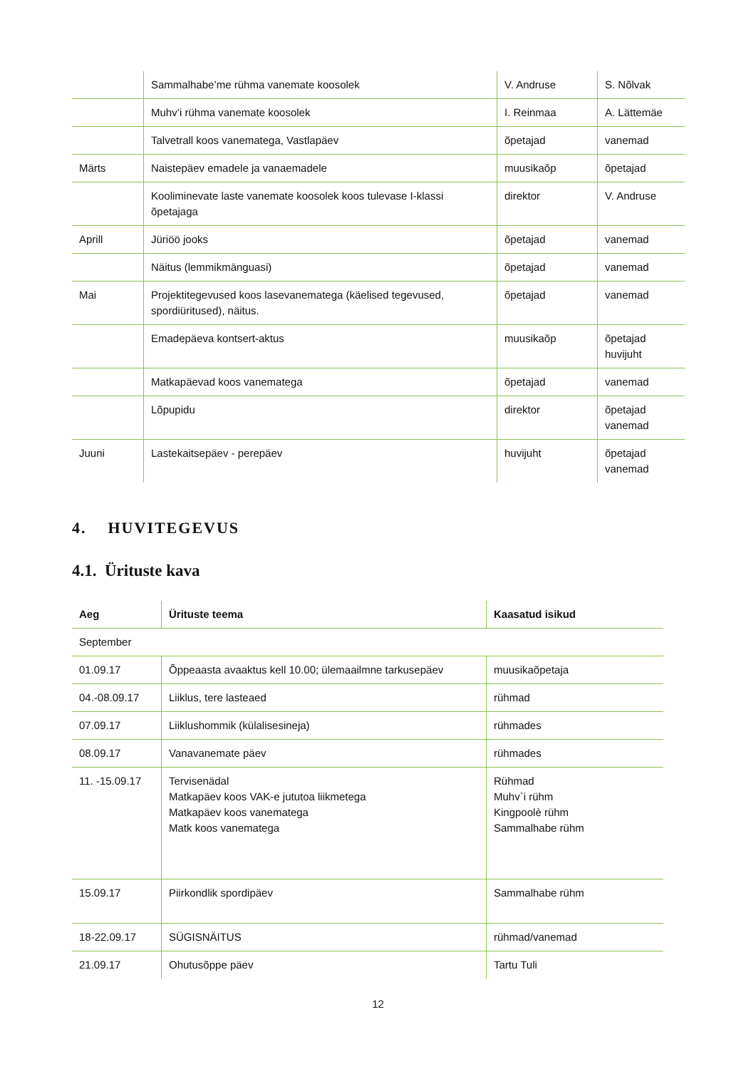| | Sammalhabe’me rühma vanemate koosolek | V. Andruse | S. Nõlvak |
| | Muhv’i rühma vanemate koosolek | I. Reinmaa | A. Lättemäe |
| | Talvetrall koos vanematega, Vastlapäev | õpetajad | vanemad |
| Märts | Naistepäev emadele ja vanaemadele | muusikaõp | õpetajad |
| | Kooliminevate laste vanemate koosolek koos tulevase I-klassi õpetajaga | direktor | V. Andruse |
| Aprill | Jüriöö jooks | õpetajad | vanemad |
| | Näitus (lemmikmänguasi) | õpetajad | vanemad |
| Mai | Projektitegevused koos lasevanematega (käelised tegevused, spordiüritused), näitus. | õpetajad | vanemad |
| | Emadepäeva kontsert-aktus | muusikaõp | õpetajad huvijuht |
| | Matkapäevad koos vanematega | õpetajad | vanemad |
| | Lõpupidu | direktor | õpetajad vanemad |
| Juuni | Lastekaitsepäev - perepäev | huvijuht | õpetajad vanemad |
4. HUVITEGEVUS
4.1. Ürituste kava
| Aeg | Ürituste teema | Kaasatud isikud |
| --- | --- | --- |
| September | | |
| 01.09.17 | Õppeaasta avaaktus kell 10.00; ülemaailmne tarkusepäev | muusikaõpetaja |
| 04.-08.09.17 | Liiklus, tere lasteaed | rühmad |
| 07.09.17 | Liiklushommik (külalisesineja) | rühmades |
| 08.09.17 | Vanavanemate päev | rühmades |
| 11. -15.09.17 | Tervisenädal Matkapäev koos VAK-e jututoa liikmetega Matkapäev koos vanematega Matk koos vanematega | Rühmad Muhv`i rühm Kingpoolè rühm Sammalhabe rühm |
| 15.09.17 | Piirkondlik spordipäev | Sammalhabe rühm |
| 18-22.09.17 | SÜGISNÄITUS | rühmad/vanemad |
| 21.09.17 | Ohutusõppe päev | Tartu Tuli |
12